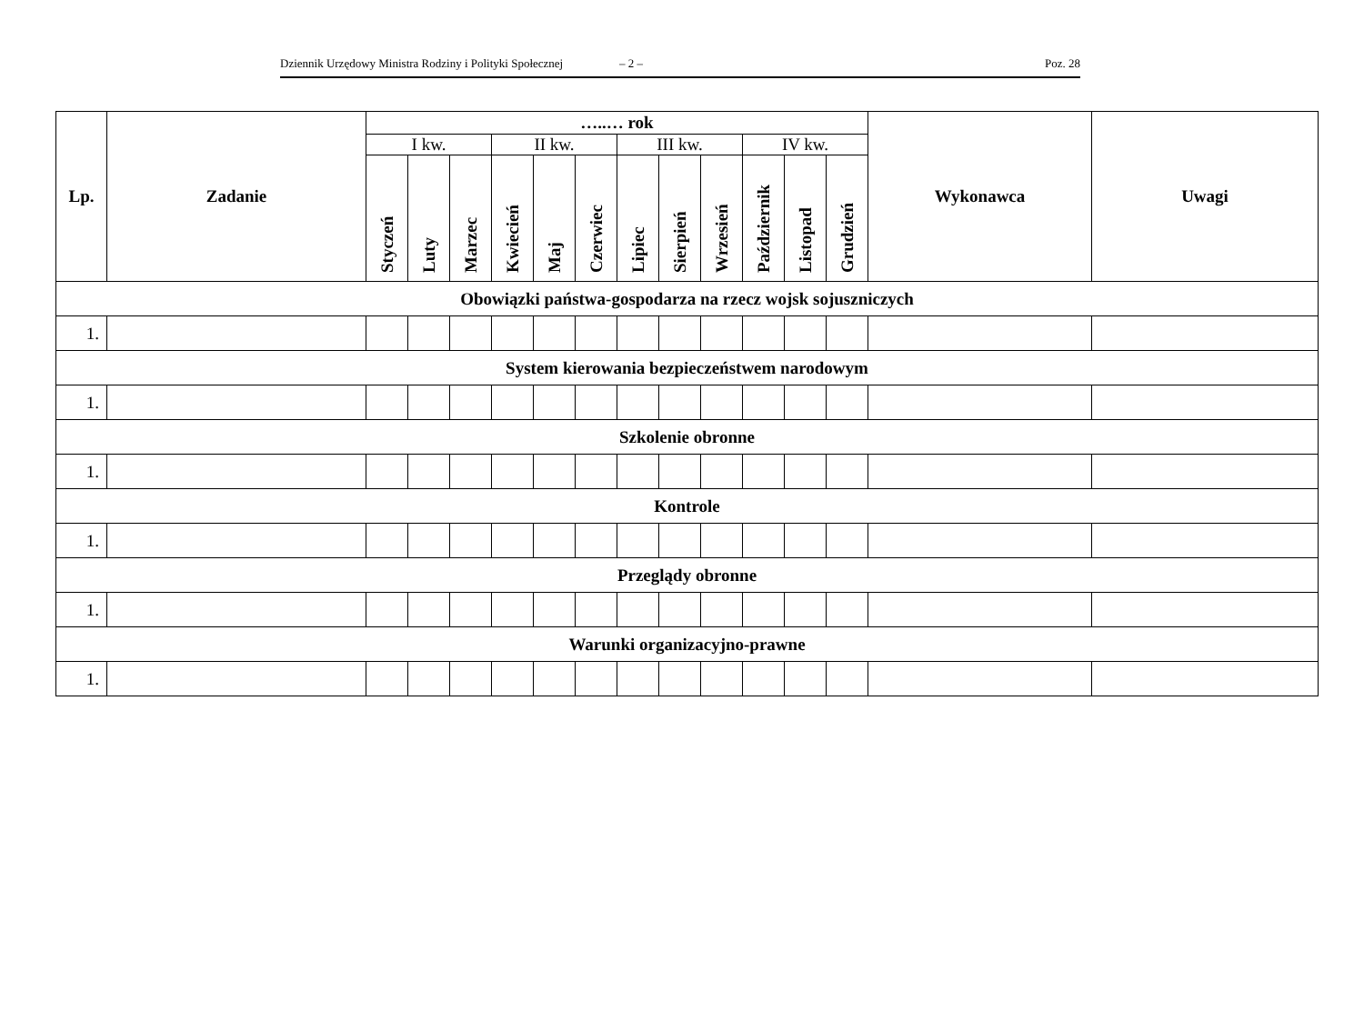Dziennik Urzędowy Ministra Rodziny i Polityki Społecznej – 2 – Poz. 28
| Lp. | Zadanie | …..… rok | | | | | | | | | | | | Wykonawca | Uwagi |
| --- | --- | --- | --- | --- | --- | --- | --- | --- | --- | --- | --- | --- | --- | --- | --- |
| | | I kw. | | | II kw. | | | III kw. | | | IV kw. | | | | |
| | | Styczeń | Luty | Marzec | Kwiecień | Maj | Czerwiec | Lipiec | Sierpień | Wrzesień | Październik | Listopad | Grudzień | | |
| Obowiązki państwa-gospodarza na rzecz wojsk sojuszniczych | | | | | | | | | | | | | | | |
| 1. | | | | | | | | | | | | | | | |
| System kierowania bezpieczeństwem narodowym | | | | | | | | | | | | | | | |
| 1. | | | | | | | | | | | | | | | |
| Szkolenie obronne | | | | | | | | | | | | | | | |
| 1. | | | | | | | | | | | | | | | |
| Kontrole | | | | | | | | | | | | | | | |
| 1. | | | | | | | | | | | | | | | |
| Przeglądy obronne | | | | | | | | | | | | | | | |
| 1. | | | | | | | | | | | | | | | |
| Warunki organizacyjno-prawne | | | | | | | | | | | | | | | |
| 1. | | | | | | | | | | | | | | | |